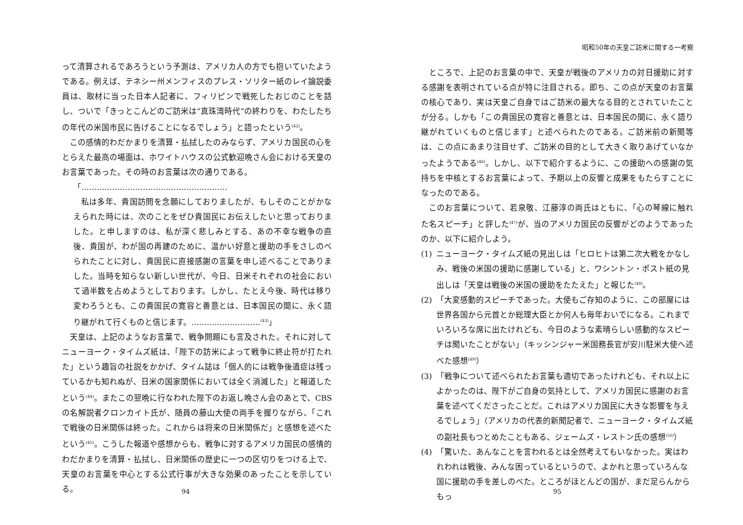って清算されるであろうという予測は、アメリカ人の方でも抱いていたようである。例えば、テネシー州メンフィスのプレス・ソリター紙のレイ論説委員は、取材に当った日本人記者に、フィリピンで戦死したおじのことを話し、ついで「きっとこんどのご訪米は“真珠湾時代”の終わりを、わたしたちの年代の米国市民に告げることになるでしょう」と語ったという<sup>(42)</sup>。
この感情的わだかまりを清算・払拭したのみならず、アメリカ国民の心をとらえた最高の場面は、ホワイトハウスの公式歓迎晩さん会における天皇のお言葉であった。その時のお言葉は次の通りである。
「…………………………………………………
私は多年、貴国訪問を念願にしておりましたが、もしそのことがかなえられた時には、次のことをぜひ貴国民にお伝えしたいと思っておりました。と申しますのは、私が深く悲しみとする、あの不幸な戦争の直後、貴国が、わが国の再建のために、温かい好意と援助の手をさしのべられたことに対し、貴国民に直接感謝の言葉を申し述べることでありました。当時を知らない新しい世代が、今日、日米それぞれの社会において過半数を占めようとしております。しかし、たとえ今後、時代は移り変わろうとも、この貴国民の寛容と善意とは、日本国民の間に、永く語り継がれて行くものと信じます。………………………<sup>(43)</sup>」
天皇は、上記のようなお言葉で、戦争問題にも言及された。それに対してニューヨーク・タイムズ紙は、「陛下の訪米によって戦争に終止符が打たれた」という趣旨の社説をかかげ、タイム誌は「個人的には戦争後遺症は残っているかも知れぬが、日米の国家関係においては全く消滅した」と報道したという<sup>(44)</sup>。またこの翌晩に行なわれた陛下のお返し晩さん会のあとで、CBSの名解説者クロンカイト氏が、随員の藤山大使の両手を握りながら、「これで戦後の日米関係は終った。これからは将来の日米関係だ」と感想を述べたという<sup>(45)</sup>。こうした報道や感想からも、戦争に対するアメリカ国民の感情的わだかまりを清算・払拭し、日米関係の歴史に一つの区切りをつける上で、天皇のお言葉を中心とする公式行事が大きな効果のあったことを示している。
94
昭和50年の天皇ご訪米に関する一考察
ところで、上記のお言葉の中で、天皇が戦後のアメリカの対日援助に対する感謝を表明されている点が特に注目される。即ち、この点が天皇のお言葉の核心であり、実は天皇ご自身ではご訪米の最大なる目的とされていたことが分る。しかも「この貴国民の寛容と善意とは、日本国民の間に、永く語り継がれていくものと信じます」と述べられたのである。ご訪米前の新聞等は、この点にあまり注目せず、ご訪米の目的として大きく取りあげていなかったようである<sup>(46)</sup>。しかし、以下で紹介するように、この援助への感謝の気持ちを中核とするお言葉によって、予期以上の反響と成果をもたらすことになったのである。
このお言葉について、若泉敬、江藤淳の両氏はともに、「心の琴線に触れた名スピーチ」と評した<sup>(47)</sup>が、当のアメリカ国民の反響がどのようであったのか、以下に紹介しよう。
(1) ニューヨーク・タイムズ紙の見出しは「ヒロヒトは第二次大戦をかなしみ、戦後の米国の援助に感謝している」と、ワシントン・ポスト紙の見出しは「天皇は戦後の米国の援助をたたえた」と報じた<sup>(48)</sup>。
(2) 「大変感動的スピーチであった。大使もご存知のように、この部屋には世界各国から元首とか総理大臣とか何人も毎年おいでになる。これまでいろいろな席に出たけれども、今日のような素晴らしい感動的なスピーチは聞いたことがない」（キッシンジャー米国務長官が安川駐米大使へ述べた感想<sup>(49)</sup>）
(3) 「戦争について述べられたお言葉も適切であったけれども、それ以上によかったのは、陛下がご自身の気持として、アメリカ国民に感謝のお言葉を述べてくださったことだ。これはアメリカ国民に大きな影響を与えるでしょう」（アメリカの代表的新聞記者で、ニューヨーク・タイムズ紙の副社長もつとめたこともある、ジェームズ・レストン氏の感想<sup>(50)</sup>）
(4) 「驚いた、あんなことを言われるとは全然考えてもいなかった。実はわれわれは戦後、みんな困っているというので、よかれと思っていろんな国に援助の手を差しのべた。ところがほとんどの国が、まだ足らんからもっ
95